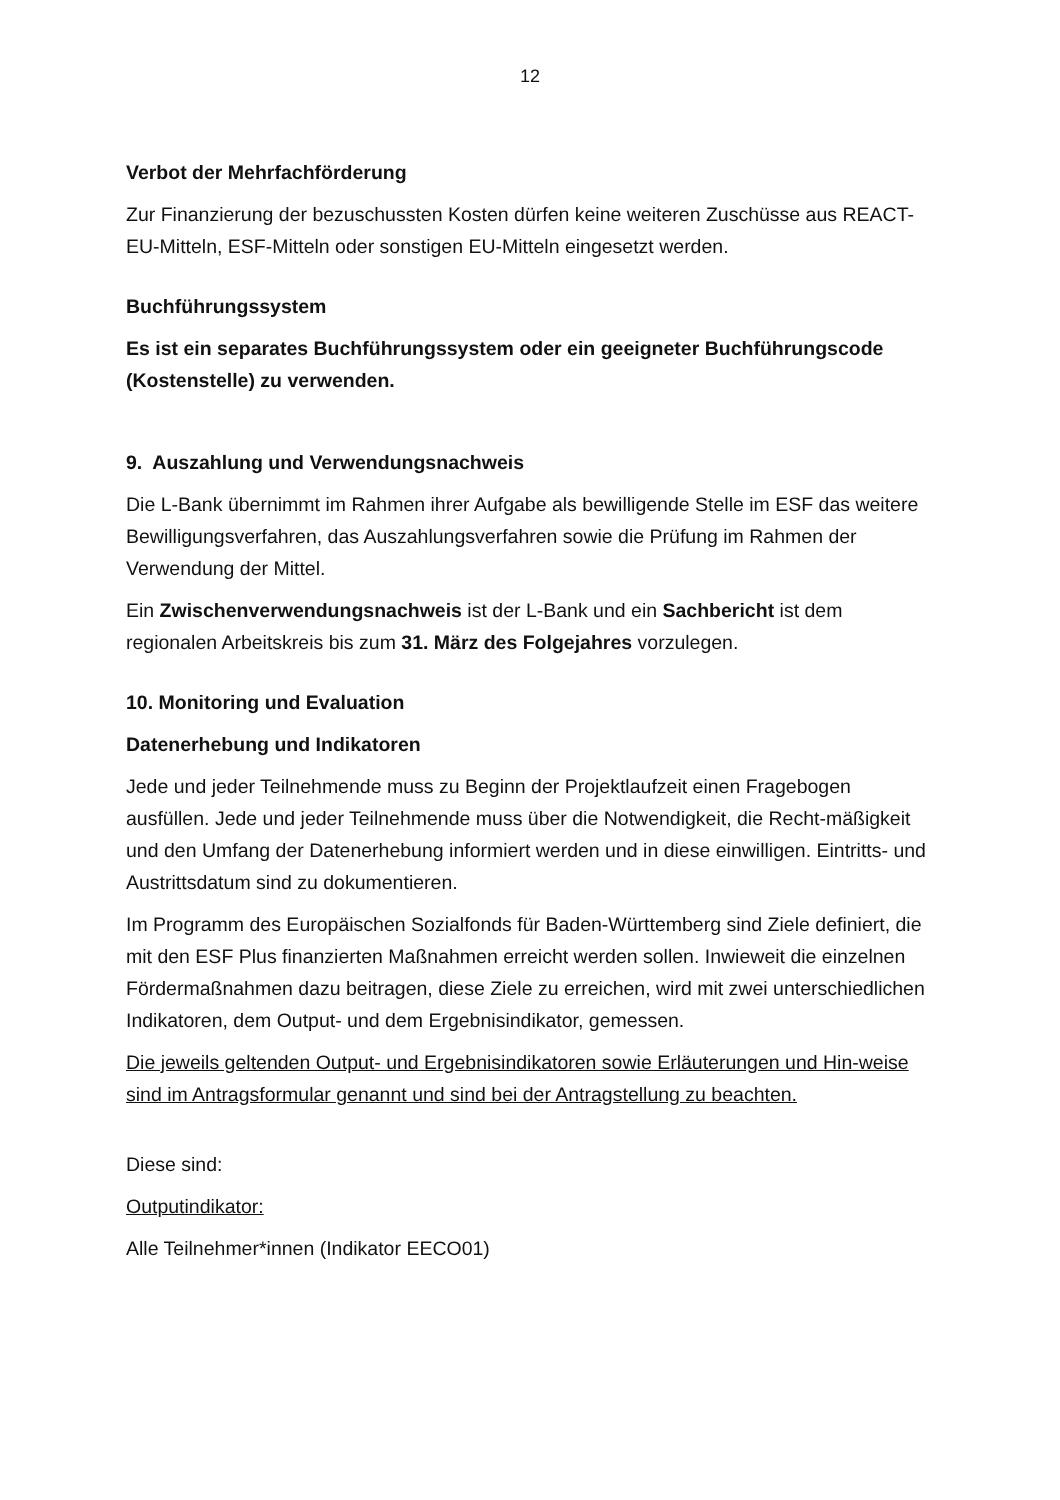12
Verbot der Mehrfachförderung
Zur Finanzierung der bezuschussten Kosten dürfen keine weiteren Zuschüsse aus REACT-EU-Mitteln, ESF-Mitteln oder sonstigen EU-Mitteln eingesetzt werden.
Buchführungssystem
Es ist ein separates Buchführungssystem oder ein geeigneter Buchführungscode (Kostenstelle) zu verwenden.
9. Auszahlung und Verwendungsnachweis
Die L-Bank übernimmt im Rahmen ihrer Aufgabe als bewilligende Stelle im ESF das weitere Bewilligungsverfahren, das Auszahlungsverfahren sowie die Prüfung im Rahmen der Verwendung der Mittel.
Ein Zwischenverwendungsnachweis ist der L-Bank und ein Sachbericht ist dem regionalen Arbeitskreis bis zum 31. März des Folgejahres vorzulegen.
10. Monitoring und Evaluation
Datenerhebung und Indikatoren
Jede und jeder Teilnehmende muss zu Beginn der Projektlaufzeit einen Fragebogen ausfüllen. Jede und jeder Teilnehmende muss über die Notwendigkeit, die Recht-mäßigkeit und den Umfang der Datenerhebung informiert werden und in diese einwilligen. Eintritts- und Austrittsdatum sind zu dokumentieren.
Im Programm des Europäischen Sozialfonds für Baden-Württemberg sind Ziele definiert, die mit den ESF Plus finanzierten Maßnahmen erreicht werden sollen. Inwieweit die einzelnen Fördermaßnahmen dazu beitragen, diese Ziele zu erreichen, wird mit zwei unterschiedlichen Indikatoren, dem Output- und dem Ergebnisindikator, gemessen.
Die jeweils geltenden Output- und Ergebnisindikatoren sowie Erläuterungen und Hin-weise sind im Antragsformular genannt und sind bei der Antragstellung zu beachten.
Diese sind:
Outputindikator:
Alle Teilnehmer*innen (Indikator EECO01)